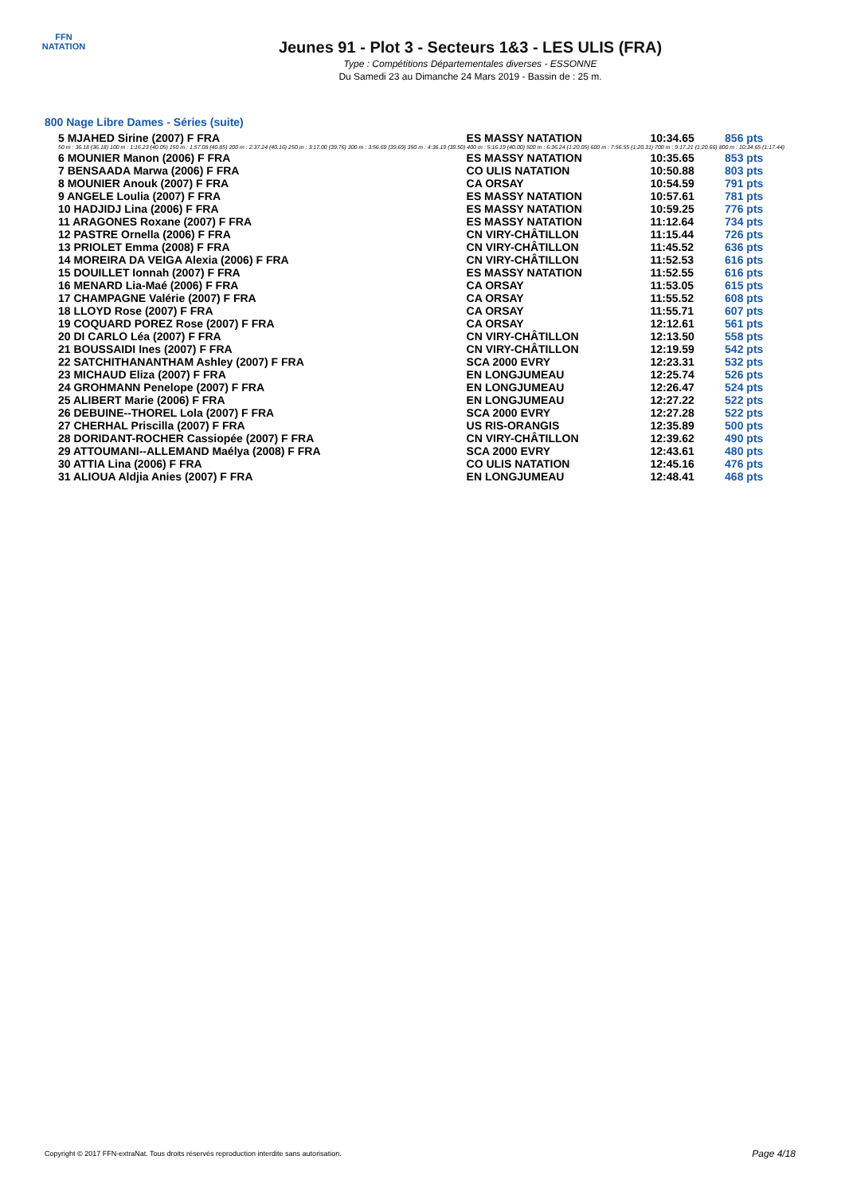FFN
NATATION
Jeunes 91 - Plot 3 - Secteurs 1&3 - LES ULIS (FRA)
Type : Compétitions Départementales diverses - ESSONNE
Du Samedi 23 au Dimanche 24 Mars 2019 - Bassin de : 25 m.
800 Nage Libre Dames - Séries (suite)
| 5 MJAHED Sirine (2007) F FRA | ES MASSY NATATION | 10:34.65 | 856 pts |
| 50 m : 36.18 (36.18) 100 m : 1:16.23 (40.05) 150 m : 1:57.08 (40.85) 200 m : 2:37.24 (40.16) 250 m : 3:17.00 (39.76) 300 m : 3:56.69 (39.69) 350 m : 4:36.19 (39.50) 400 m : 5:16.19 (40.00) 500 m : 6:36.24 (1:20.05) 600 m : 7:56.55 (1:20.31) 700 m : 9:17.21 (1:20.66) 800 m : 10:34.65 (1:17.44) | | | |
| 6 MOUNIER Manon (2006) F FRA | ES MASSY NATATION | 10:35.65 | 853 pts |
| 7 BENSAADA Marwa (2006) F FRA | CO ULIS NATATION | 10:50.88 | 803 pts |
| 8 MOUNIER Anouk (2007) F FRA | CA ORSAY | 10:54.59 | 791 pts |
| 9 ANGELE Loulia (2007) F FRA | ES MASSY NATATION | 10:57.61 | 781 pts |
| 10 HADJIDJ Lina (2006) F FRA | ES MASSY NATATION | 10:59.25 | 776 pts |
| 11 ARAGONES Roxane (2007) F FRA | ES MASSY NATATION | 11:12.64 | 734 pts |
| 12 PASTRE Ornella (2006) F FRA | CN VIRY-CHÂTILLON | 11:15.44 | 726 pts |
| 13 PRIOLET Emma (2008) F FRA | CN VIRY-CHÂTILLON | 11:45.52 | 636 pts |
| 14 MOREIRA DA VEIGA Alexia (2006) F FRA | CN VIRY-CHÂTILLON | 11:52.53 | 616 pts |
| 15 DOUILLET Ionnah (2007) F FRA | ES MASSY NATATION | 11:52.55 | 616 pts |
| 16 MENARD Lia-Maé (2006) F FRA | CA ORSAY | 11:53.05 | 615 pts |
| 17 CHAMPAGNE Valérie (2007) F FRA | CA ORSAY | 11:55.52 | 608 pts |
| 18 LLOYD Rose (2007) F FRA | CA ORSAY | 11:55.71 | 607 pts |
| 19 COQUARD POREZ Rose (2007) F FRA | CA ORSAY | 12:12.61 | 561 pts |
| 20 DI CARLO Léa (2007) F FRA | CN VIRY-CHÂTILLON | 12:13.50 | 558 pts |
| 21 BOUSSAIDI Ines (2007) F FRA | CN VIRY-CHÂTILLON | 12:19.59 | 542 pts |
| 22 SATCHITHANANTHAM Ashley (2007) F FRA | SCA 2000 EVRY | 12:23.31 | 532 pts |
| 23 MICHAUD Eliza (2007) F FRA | EN LONGJUMEAU | 12:25.74 | 526 pts |
| 24 GROHMANN Penelope (2007) F FRA | EN LONGJUMEAU | 12:26.47 | 524 pts |
| 25 ALIBERT Marie (2006) F FRA | EN LONGJUMEAU | 12:27.22 | 522 pts |
| 26 DEBUINE--THOREL Lola (2007) F FRA | SCA 2000 EVRY | 12:27.28 | 522 pts |
| 27 CHERHAL Priscilla (2007) F FRA | US RIS-ORANGIS | 12:35.89 | 500 pts |
| 28 DORIDANT-ROCHER Cassiopée (2007) F FRA | CN VIRY-CHÂTILLON | 12:39.62 | 490 pts |
| 29 ATTOUMANI--ALLEMAND Maélya (2008) F FRA | SCA 2000 EVRY | 12:43.61 | 480 pts |
| 30 ATTIA Lina (2006) F FRA | CO ULIS NATATION | 12:45.16 | 476 pts |
| 31 ALIOUA Aldjia Anies (2007) F FRA | EN LONGJUMEAU | 12:48.41 | 468 pts |
Copyright © 2017 FFN-extraNat. Tous droits réservés reproduction interdite sans autorisation.
Page 4/18